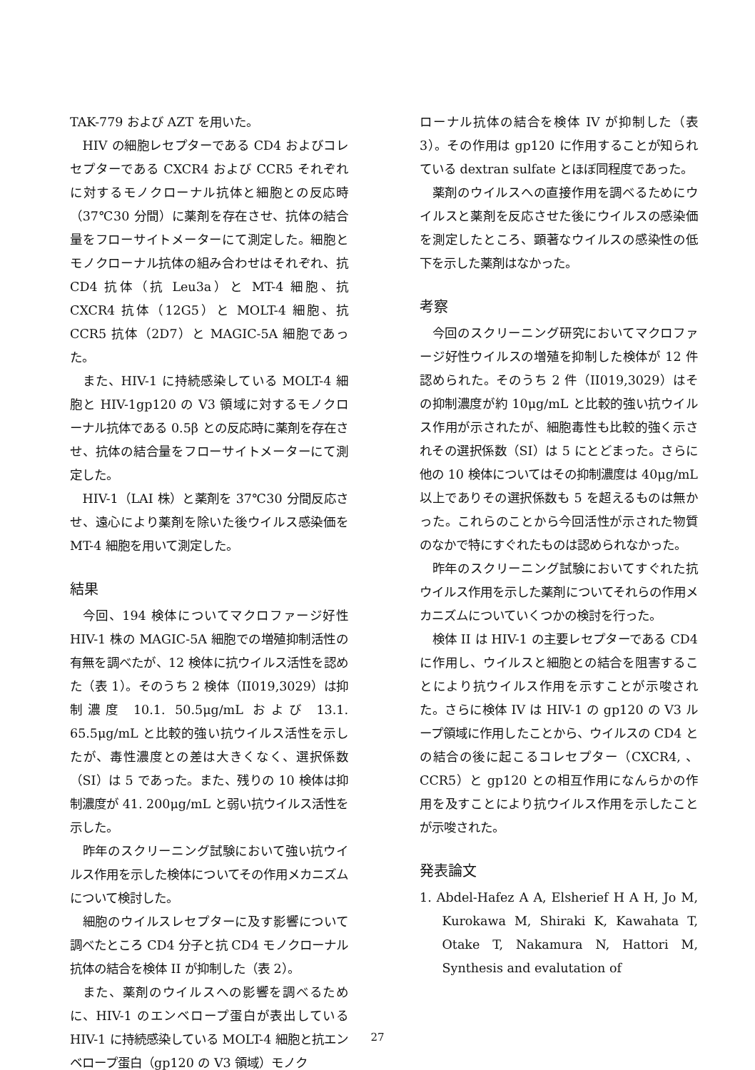TAK-779 および AZT を用いた。
HIV の細胞レセプターである CD4 およびコレセプターである CXCR4 および CCR5 それぞれに対するモノクローナル抗体と細胞との反応時（37℃30 分間）に薬剤を存在させ、抗体の結合量をフローサイトメーターにて測定した。細胞とモノクローナル抗体の組み合わせはそれぞれ、抗 CD4 抗体（抗 Leu3a）と MT-4 細胞、抗 CXCR4 抗体（12G5）と MOLT-4 細胞、抗 CCR5 抗体（2D7）と MAGIC-5A 細胞であった。
また、HIV-1 に持続感染している MOLT-4 細胞と HIV-1gp120 の V3 領域に対するモノクローナル抗体である 0.5β との反応時に薬剤を存在させ、抗体の結合量をフローサイトメーターにて測定した。
HIV-1（LAI 株）と薬剤を 37℃30 分間反応させ、遠心により薬剤を除いた後ウイルス感染価を MT-4 細胞を用いて測定した。
結果
今回、194 検体についてマクロファージ好性 HIV-1 株の MAGIC-5A 細胞での増殖抑制活性の有無を調べたが、12 検体に抗ウイルス活性を認めた（表 1）。そのうち 2 検体（II019,3029）は抑制濃度 10.1. 50.5μg/mL および 13.1. 65.5μg/mL と比較的強い抗ウイルス活性を示したが、毒性濃度との差は大きくなく、選択係数（SI）は 5 であった。また、残りの 10 検体は抑制濃度が 41. 200μg/mL と弱い抗ウイルス活性を示した。
昨年のスクリーニング試験において強い抗ウイルス作用を示した検体についてその作用メカニズムについて検討した。
細胞のウイルスレセプターに及す影響について調べたところ CD4 分子と抗 CD4 モノクローナル抗体の結合を検体 II が抑制した（表 2）。
また、薬剤のウイルスへの影響を調べるために、HIV-1 のエンベロープ蛋白が表出している HIV-1 に持続感染している MOLT-4 細胞と抗エンベロープ蛋白（gp120 の V3 領域）モノク
ローナル抗体の結合を検体 IV が抑制した（表 3）。その作用は gp120 に作用することが知られている dextran sulfate とほぼ同程度であった。
薬剤のウイルスへの直接作用を調べるためにウイルスと薬剤を反応させた後にウイルスの感染価を測定したところ、顕著なウイルスの感染性の低下を示した薬剤はなかった。
考察
今回のスクリーニング研究においてマクロファージ好性ウイルスの増殖を抑制した検体が 12 件認められた。そのうち 2 件（II019,3029）はその抑制濃度が約 10μg/mL と比較的強い抗ウイルス作用が示されたが、細胞毒性も比較的強く示されその選択係数（SI）は 5 にとどまった。さらに他の 10 検体についてはその抑制濃度は 40μg/mL 以上でありその選択係数も 5 を超えるものは無かった。これらのことから今回活性が示された物質のなかで特にすぐれたものは認められなかった。
昨年のスクリーニング試験においてすぐれた抗ウイルス作用を示した薬剤についてそれらの作用メカニズムについていくつかの検討を行った。
検体 II は HIV-1 の主要レセプターである CD4 に作用し、ウイルスと細胞との結合を阻害することにより抗ウイルス作用を示すことが示唆された。さらに検体 IV は HIV-1 の gp120 の V3 ループ領域に作用したことから、ウイルスの CD4 との結合の後に起こるコレセプター（CXCR4, 、CCR5）と gp120 との相互作用になんらかの作用を及すことにより抗ウイルス作用を示したことが示唆された。
発表論文
1. Abdel-Hafez A A, Elsherief H A H, Jo M, Kurokawa M, Shiraki K, Kawahata T, Otake T, Nakamura N, Hattori M, Synthesis and evalutation of
27